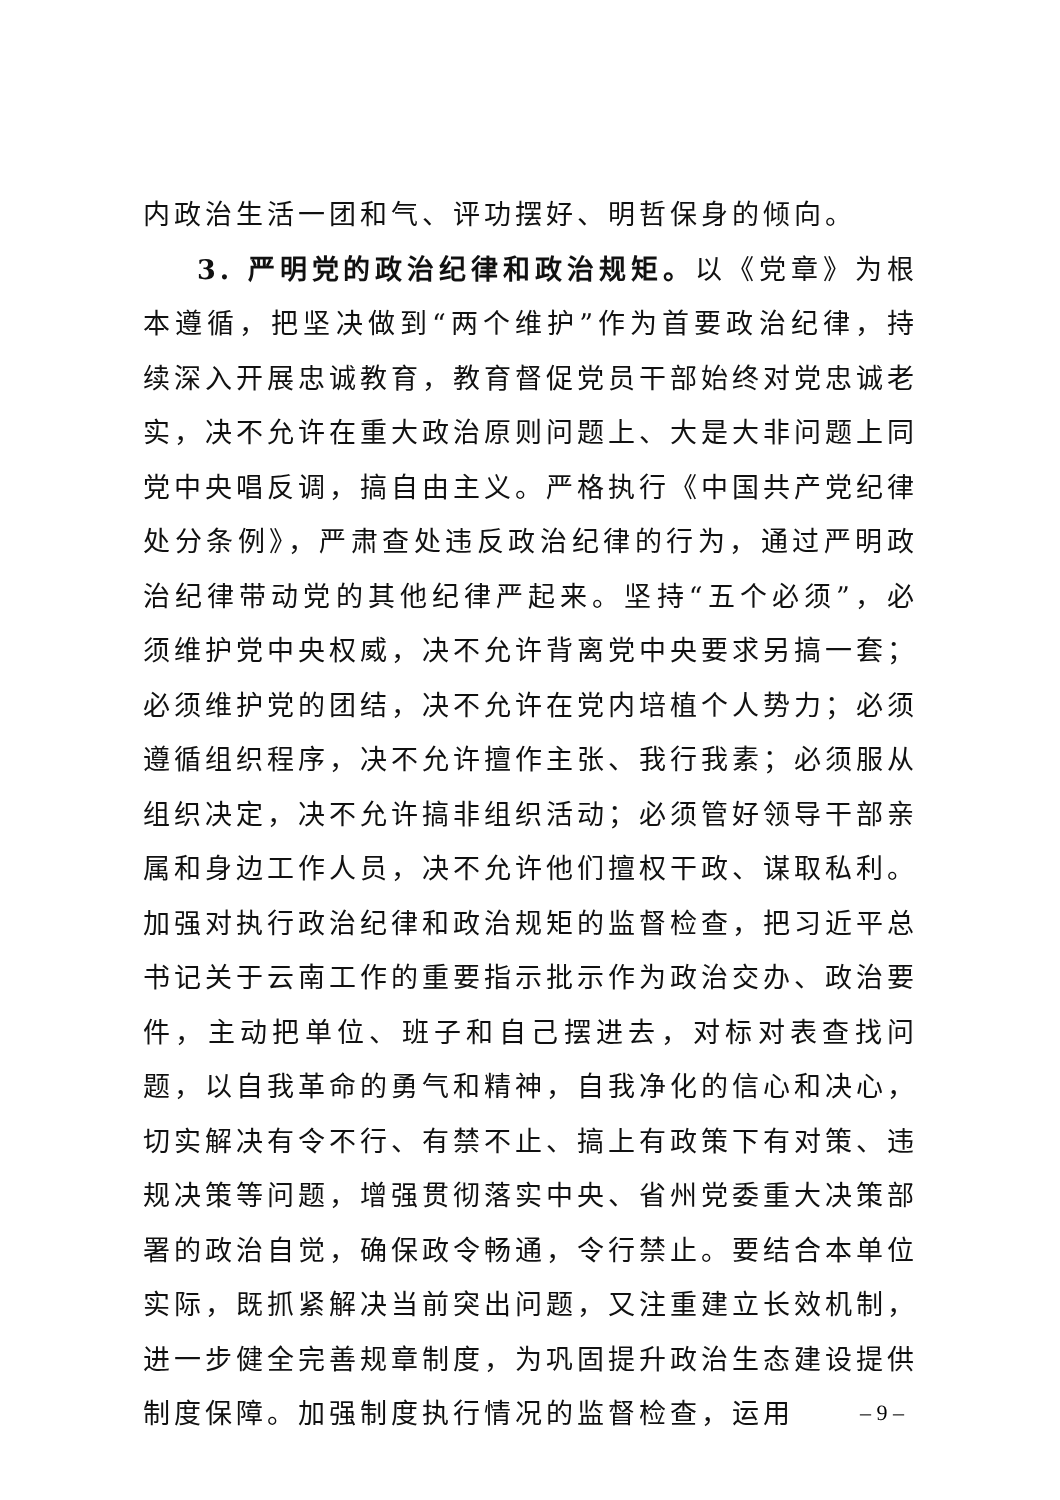内政治生活一团和气、评功摆好、明哲保身的倾向。
3. 严明党的政治纪律和政治规矩。以《党章》为根本遵循，把坚决做到“两个维护”作为首要政治纪律，持续深入开展忠诚教育，教育督促党员干部始终对党忠诚老实，决不允许在重大政治原则问题上、大是大非问题上同党中央唱反调，搞自由主义。严格执行《中国共产党纪律处分条例》，严肃查处违反政治纪律的行为，通过严明政治纪律带动党的其他纪律严起来。坚持“五个必须”，必须维护党中央权威，决不允许背离党中央要求另搞一套；必须维护党的团结，决不允许在党内培植个人势力；必须遵循组织程序，决不允许擅作主张、我行我素；必须服从组织决定，决不允许搞非组织活动；必须管好领导干部亲属和身边工作人员，决不允许他们擅权干政、谋取私利。加强对执行政治纪律和政治规矩的监督检查，把习近平总书记关于云南工作的重要指示批示作为政治交办、政治要件，主动把单位、班子和自己摆进去，对标对表查找问题，以自我革命的勇气和精神，自我净化的信心和决心，切实解决有令不行、有禁不止、搞上有政策下有对策、违规决策等问题，增强贯彻落实中央、省州党委重大决策部署的政治自觉，确保政令畅通，令行禁止。要结合本单位实际，既抓紧解决当前突出问题，又注重建立长效机制，进一步健全完善规章制度，为巩固提升政治生态建设提供制度保障。加强制度执行情况的监督检查，运用
– 9 –